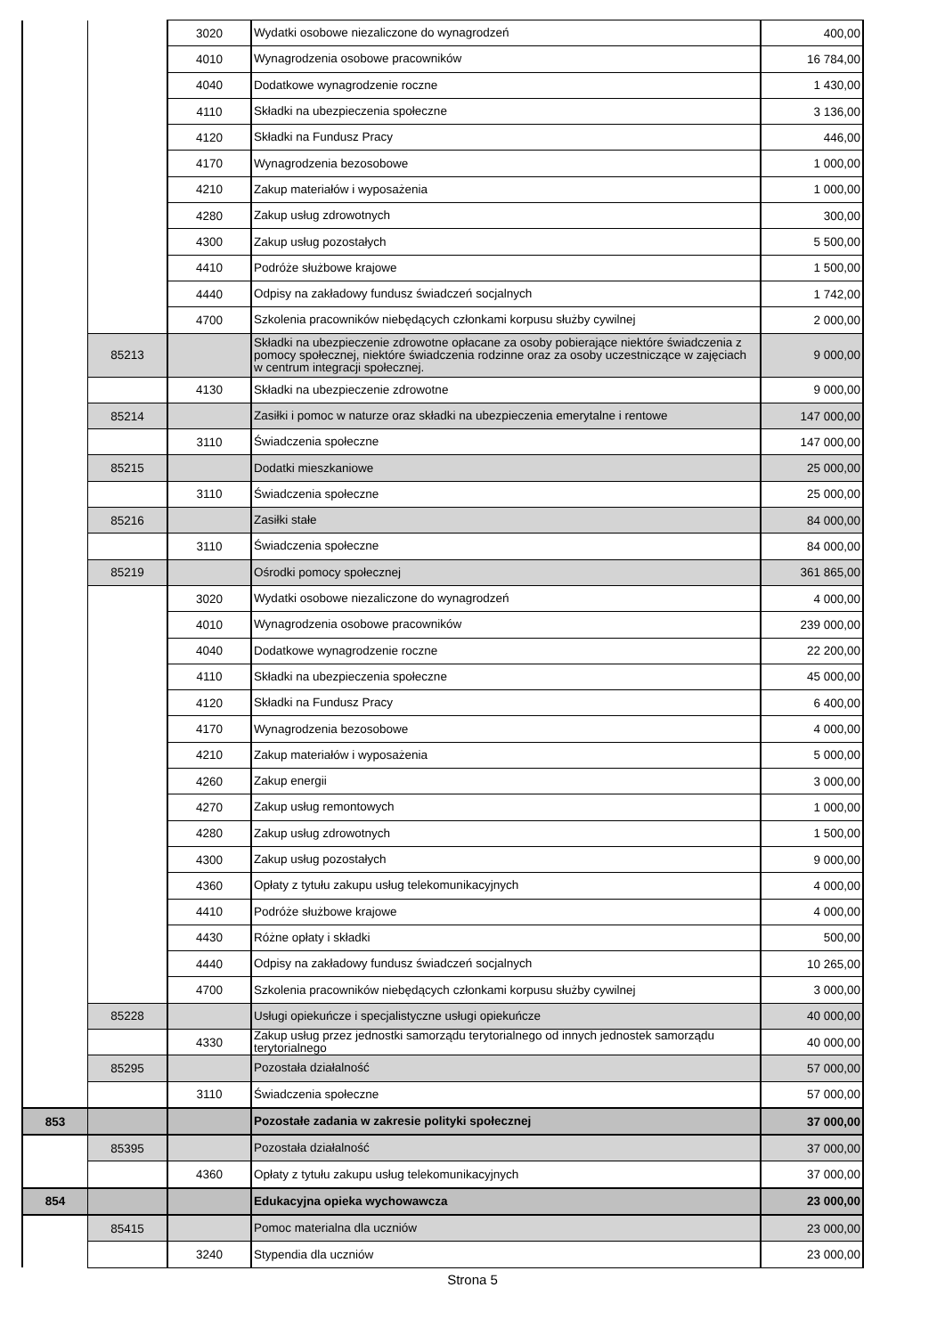| | | 3020 | Wydatki osobowe niezaliczone do wynagrodzeń | 400,00 |
| | | 4010 | Wynagrodzenia osobowe pracowników | 16 784,00 |
| | | 4040 | Dodatkowe wynagrodzenie roczne | 1 430,00 |
| | | 4110 | Składki na ubezpieczenia społeczne | 3 136,00 |
| | | 4120 | Składki na Fundusz Pracy | 446,00 |
| | | 4170 | Wynagrodzenia bezosobowe | 1 000,00 |
| | | 4210 | Zakup materiałów i wyposażenia | 1 000,00 |
| | | 4280 | Zakup usług zdrowotnych | 300,00 |
| | | 4300 | Zakup usług pozostałych | 5 500,00 |
| | | 4410 | Podróże służbowe krajowe | 1 500,00 |
| | | 4440 | Odpisy na zakładowy fundusz świadczeń socjalnych | 1 742,00 |
| | | 4700 | Szkolenia pracowników niebędących członkami korpusu służby cywilnej | 2 000,00 |
| | 85213 | | Składki na ubezpieczenie zdrowotne opłacane za osoby pobierające niektóre świadczenia z pomocy społecznej, niektóre świadczenia rodzinne oraz za osoby uczestniczące w zajęciach w centrum integracji społecznej. | 9 000,00 |
| | | 4130 | Składki na ubezpieczenie zdrowotne | 9 000,00 |
| | 85214 | | Zasiłki i pomoc w naturze oraz składki na ubezpieczenia emerytalne i rentowe | 147 000,00 |
| | | 3110 | Świadczenia społeczne | 147 000,00 |
| | 85215 | | Dodatki mieszkaniowe | 25 000,00 |
| | | 3110 | Świadczenia społeczne | 25 000,00 |
| | 85216 | | Zasiłki stałe | 84 000,00 |
| | | 3110 | Świadczenia społeczne | 84 000,00 |
| | 85219 | | Ośrodki pomocy społecznej | 361 865,00 |
| | | 3020 | Wydatki osobowe niezaliczone do wynagrodzeń | 4 000,00 |
| | | 4010 | Wynagrodzenia osobowe pracowników | 239 000,00 |
| | | 4040 | Dodatkowe wynagrodzenie roczne | 22 200,00 |
| | | 4110 | Składki na ubezpieczenia społeczne | 45 000,00 |
| | | 4120 | Składki na Fundusz Pracy | 6 400,00 |
| | | 4170 | Wynagrodzenia bezosobowe | 4 000,00 |
| | | 4210 | Zakup materiałów i wyposażenia | 5 000,00 |
| | | 4260 | Zakup energii | 3 000,00 |
| | | 4270 | Zakup usług remontowych | 1 000,00 |
| | | 4280 | Zakup usług zdrowotnych | 1 500,00 |
| | | 4300 | Zakup usług pozostałych | 9 000,00 |
| | | 4360 | Opłaty z tytułu zakupu usług telekomunikacyjnych | 4 000,00 |
| | | 4410 | Podróże służbowe krajowe | 4 000,00 |
| | | 4430 | Różne opłaty i składki | 500,00 |
| | | 4440 | Odpisy na zakładowy fundusz świadczeń socjalnych | 10 265,00 |
| | | 4700 | Szkolenia pracowników niebędących członkami korpusu służby cywilnej | 3 000,00 |
| | 85228 | | Usługi opiekuńcze i specjalistyczne usługi opiekuńcze | 40 000,00 |
| | | 4330 | Zakup usług przez jednostki samorządu terytorialnego od innych jednostek samorządu terytorialnego | 40 000,00 |
| | 85295 | | Pozostała działalność | 57 000,00 |
| | | 3110 | Świadczenia społeczne | 57 000,00 |
| 853 | | | Pozostałe zadania w zakresie polityki społecznej | 37 000,00 |
| | 85395 | | Pozostała działalność | 37 000,00 |
| | | 4360 | Opłaty z tytułu zakupu usług telekomunikacyjnych | 37 000,00 |
| 854 | | | Edukacyjna opieka wychowawcza | 23 000,00 |
| | 85415 | | Pomoc materialna dla uczniów | 23 000,00 |
| | | 3240 | Stypendia dla uczniów | 23 000,00 |
Strona 5